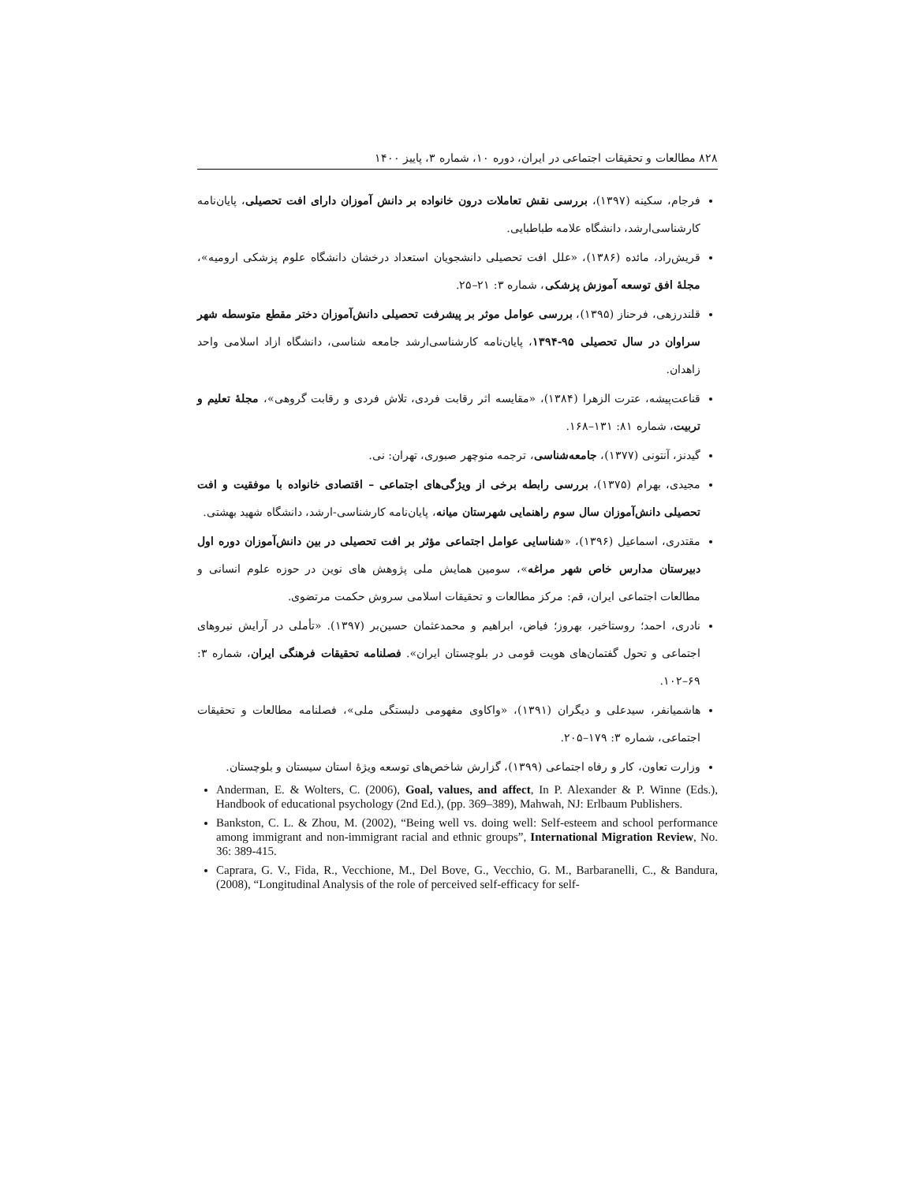۸۲۸ مطالعات و تحقیقات اجتماعی در ایران، دوره ۱۰، شماره ۳، پاییز ۱۴۰۰
فرجام، سکینه (۱۳۹۷)، بررسی نقش تعاملات درون خانواده بر دانش آموزان دارای افت تحصیلی، پایان‌نامه کارشناسی‌ارشد، دانشگاه علامه طباطبایی.
قریش‌راد، مائده (۱۳۸۶)، «علل افت تحصیلی دانشجویان استعداد درخشان دانشگاه علوم پزشکی ارومیه»، مجلهٔ افق توسعه آموزش پزشکی، شماره ۳: ۲۱–۲۵.
قلندرزهی، فرحناز (۱۳۹۵)، بررسی عوامل موثر بر پیشرفت تحصیلی دانش‌آموزان دختر مقطع متوسطه شهر سراوان در سال تحصیلی ۹۵-۱۳۹۴، پایان‌نامه کارشناسی‌ارشد جامعه شناسی، دانشگاه ازاد اسلامی واحد زاهدان.
قناعت‌پیشه، عترت الزهرا (۱۳۸۴)، «مقایسه اثر رقابت فردی، تلاش فردی و رقابت گروهی»، مجلهٔ تعلیم و تربیت، شماره ۸۱: ۱۳۱–۱۶۸.
گیدنز، آنتونی (۱۳۷۷)، جامعه‌شناسی، ترجمه منوچهر صبوری، تهران: نی.
مجیدی، بهرام (۱۳۷۵)، بررسی رابطه برخی از ویژگی‌های اجتماعی – اقتصادی خانواده با موفقیت و افت تحصیلی دانش‌آموزان سال سوم راهنمایی شهرستان میانه، پایان‌نامه کارشناسی-ارشد، دانشگاه شهید بهشتی.
مقتدری، اسماعیل (۱۳۹۶)، «شناسایی عوامل اجتماعی مؤثر بر افت تحصیلی در بین دانش‌آموزان دوره اول دبیرستان مدارس خاص شهر مراغه»، سومین همایش ملی پژوهش های نوین در حوزه علوم انسانی و مطالعات اجتماعی ایران، قم: مرکز مطالعات و تحقیقات اسلامی سروش حکمت مرتضوی.
نادری، احمد؛ روستاخیر، بهروز؛ فیاض، ابراهیم و محمدعثمان حسین‌بر (۱۳۹۷). «تأملی در آرایش نیروهای اجتماعی و تحول گفتمان‌های هویت قومی در بلوچستان ایران». فصلنامه تحقیقات فرهنگی ایران، شماره ۳: ۶۹–۱۰۲.
هاشمیانفر، سیدعلی و دیگران (۱۳۹۱)، «واکاوی مفهومی دلبستگی ملی»، فصلنامه مطالعات و تحقیقات اجتماعی، شماره ۳: ۱۷۹–۲۰۵.
وزارت تعاون، کار و رفاه اجتماعی (۱۳۹۹)، گزارش شاخص‌های توسعه ویژهٔ استان سیستان و بلوچستان.
Anderman, E. & Wolters, C. (2006), Goal, values, and affect, In P. Alexander & P. Winne (Eds.), Handbook of educational psychology (2nd Ed.), (pp. 369–389), Mahwah, NJ: Erlbaum Publishers.
Bankston, C. L. & Zhou, M. (2002), “Being well vs. doing well: Self-esteem and school performance among immigrant and non-immigrant racial and ethnic groups”, International Migration Review, No. 36: 389-415.
Caprara, G. V., Fida, R., Vecchione, M., Del Bove, G., Vecchio, G. M., Barbaranelli, C., & Bandura, (2008), “Longitudinal Analysis of the role of perceived self-efficacy for self-